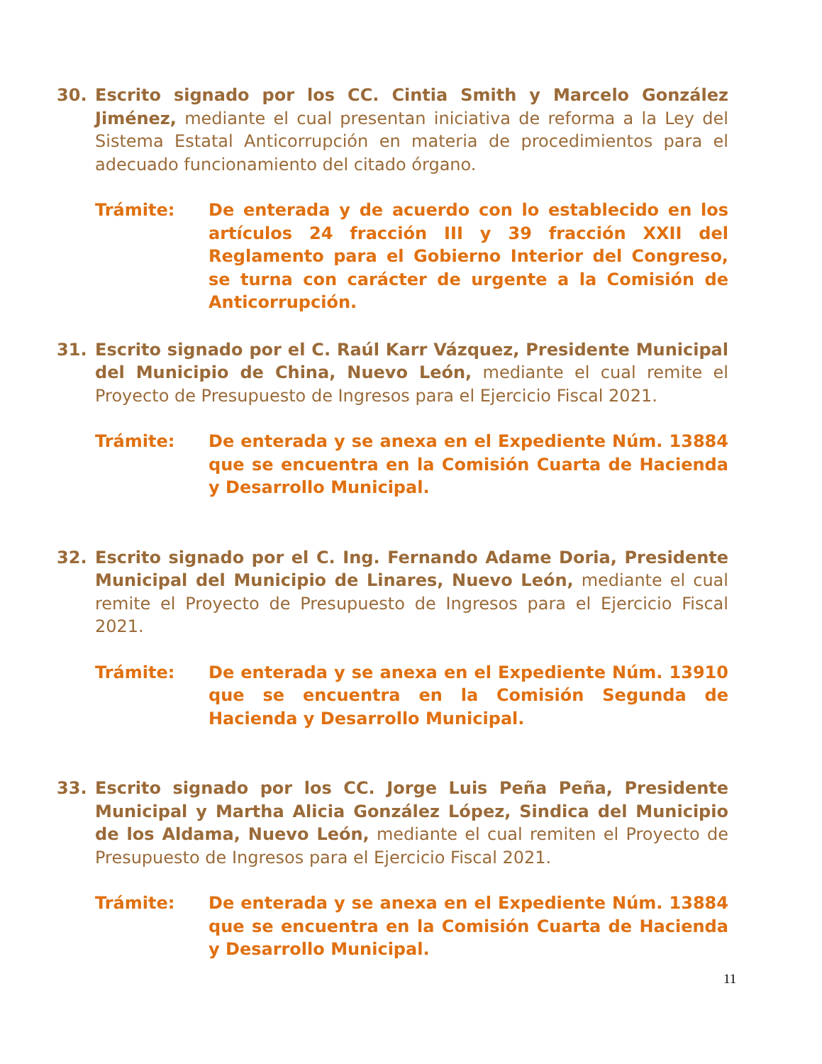30. Escrito signado por los CC. Cintia Smith y Marcelo González Jiménez, mediante el cual presentan iniciativa de reforma a la Ley del Sistema Estatal Anticorrupción en materia de procedimientos para el adecuado funcionamiento del citado órgano.
Trámite: De enterada y de acuerdo con lo establecido en los artículos 24 fracción III y 39 fracción XXII del Reglamento para el Gobierno Interior del Congreso, se turna con carácter de urgente a la Comisión de Anticorrupción.
31. Escrito signado por el C. Raúl Karr Vázquez, Presidente Municipal del Municipio de China, Nuevo León, mediante el cual remite el Proyecto de Presupuesto de Ingresos para el Ejercicio Fiscal 2021.
Trámite: De enterada y se anexa en el Expediente Núm. 13884 que se encuentra en la Comisión Cuarta de Hacienda y Desarrollo Municipal.
32. Escrito signado por el C. Ing. Fernando Adame Doria, Presidente Municipal del Municipio de Linares, Nuevo León, mediante el cual remite el Proyecto de Presupuesto de Ingresos para el Ejercicio Fiscal 2021.
Trámite: De enterada y se anexa en el Expediente Núm. 13910 que se encuentra en la Comisión Segunda de Hacienda y Desarrollo Municipal.
33. Escrito signado por los CC. Jorge Luis Peña Peña, Presidente Municipal y Martha Alicia González López, Sindica del Municipio de los Aldama, Nuevo León, mediante el cual remiten el Proyecto de Presupuesto de Ingresos para el Ejercicio Fiscal 2021.
Trámite: De enterada y se anexa en el Expediente Núm. 13884 que se encuentra en la Comisión Cuarta de Hacienda y Desarrollo Municipal.
11